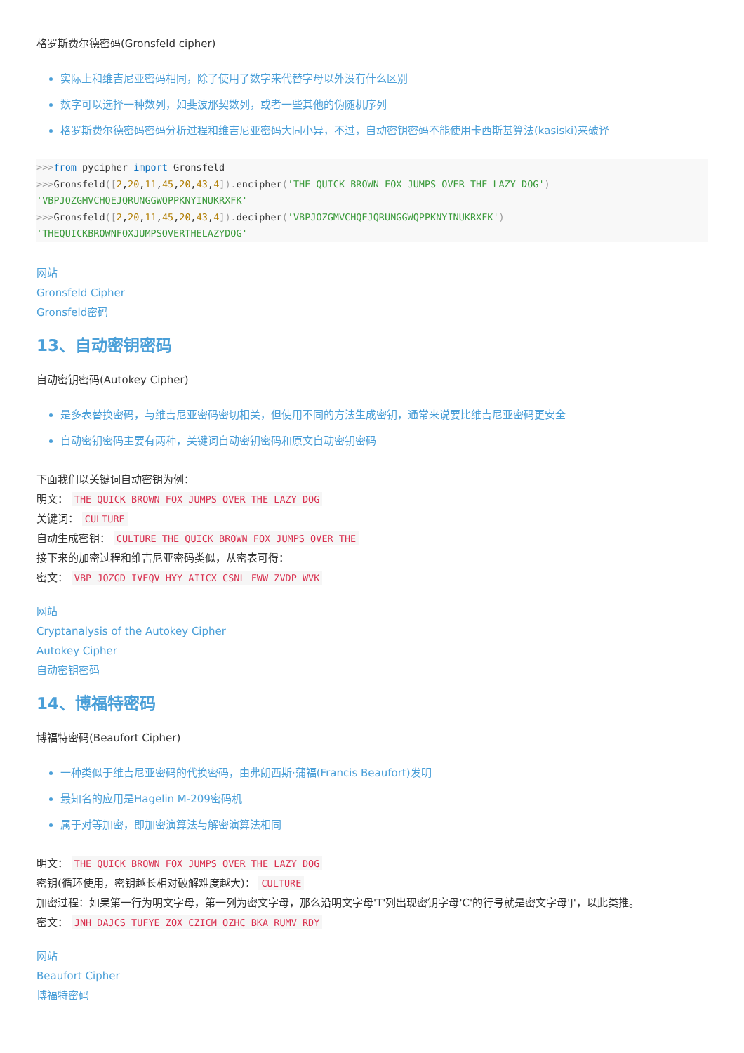格罗斯费尔德密码(Gronsfeld cipher)
实际上和维吉尼亚密码相同，除了使用了数字来代替字母以外没有什么区别
数字可以选择一种数列，如斐波那契数列，或者一些其他的伪随机序列
格罗斯费尔德密码密码分析过程和维吉尼亚密码大同小异，不过，自动密钥密码不能使用卡西斯基算法(kasiski)来破译
>>>from pycipher import Gronsfeld
>>>Gronsfeld([2,20,11,45,20,43,4]). encipher('THE QUICK BROWN FOX JUMPS OVER THE LAZY DOG')
'VBPJOZGMVCHQEJQRUNGGWQPPKNYINUKRXFK'
>>>Gronsfeld([2,20,11,45,20,43,4]). decipher('VBPJOZGMVCHQEJQRUNGGWQPPKNYINUKRXFK')
'THEQUICKBROWNFOXJUMPSOVERTHELAZYDOG'
网站
Gronsfeld Cipher
Gronsfeld密码
13、自动密钥密码
自动密钥密码(Autokey Cipher)
是多表替换密码，与维吉尼亚密码密切相关，但使用不同的方法生成密钥，通常来说要比维吉尼亚密码更安全
自动密钥密码主要有两种，关键词自动密钥密码和原文自动密钥密码
下面我们以关键词自动密钥为例：
明文： THE QUICK BROWN FOX JUMPS OVER THE LAZY DOG
关键词： CULTURE
自动生成密钥： CULTURE THE QUICK BROWN FOX JUMPS OVER THE
接下来的加密过程和维吉尼亚密码类似，从密表可得：
密文： VBP JOZGD IVEQV HYY AIICX CSNL FWW ZVDP WVK
网站
Cryptanalysis of the Autokey Cipher
Autokey Cipher
自动密钥密码
14、博福特密码
博福特密码(Beaufort Cipher)
一种类似于维吉尼亚密码的代换密码，由弗朗西斯·蒲福(Francis Beaufort)发明
最知名的应用是Hagelin M-209密码机
属于对等加密，即加密演算法与解密演算法相同
明文： THE QUICK BROWN FOX JUMPS OVER THE LAZY DOG
密钥(循环使用，密钥越长相对破解难度越大)： CULTURE
加密过程：如果第一行为明文字母，第一列为密文字母，那么沿明文字母'T'列出现密钥字母'C'的行号就是密文字母'J'，以此类推。
密文： JNH DAJCS TUFYE ZOX CZICM OZHC BKA RUMV RDY
网站
Beaufort Cipher
博福特密码